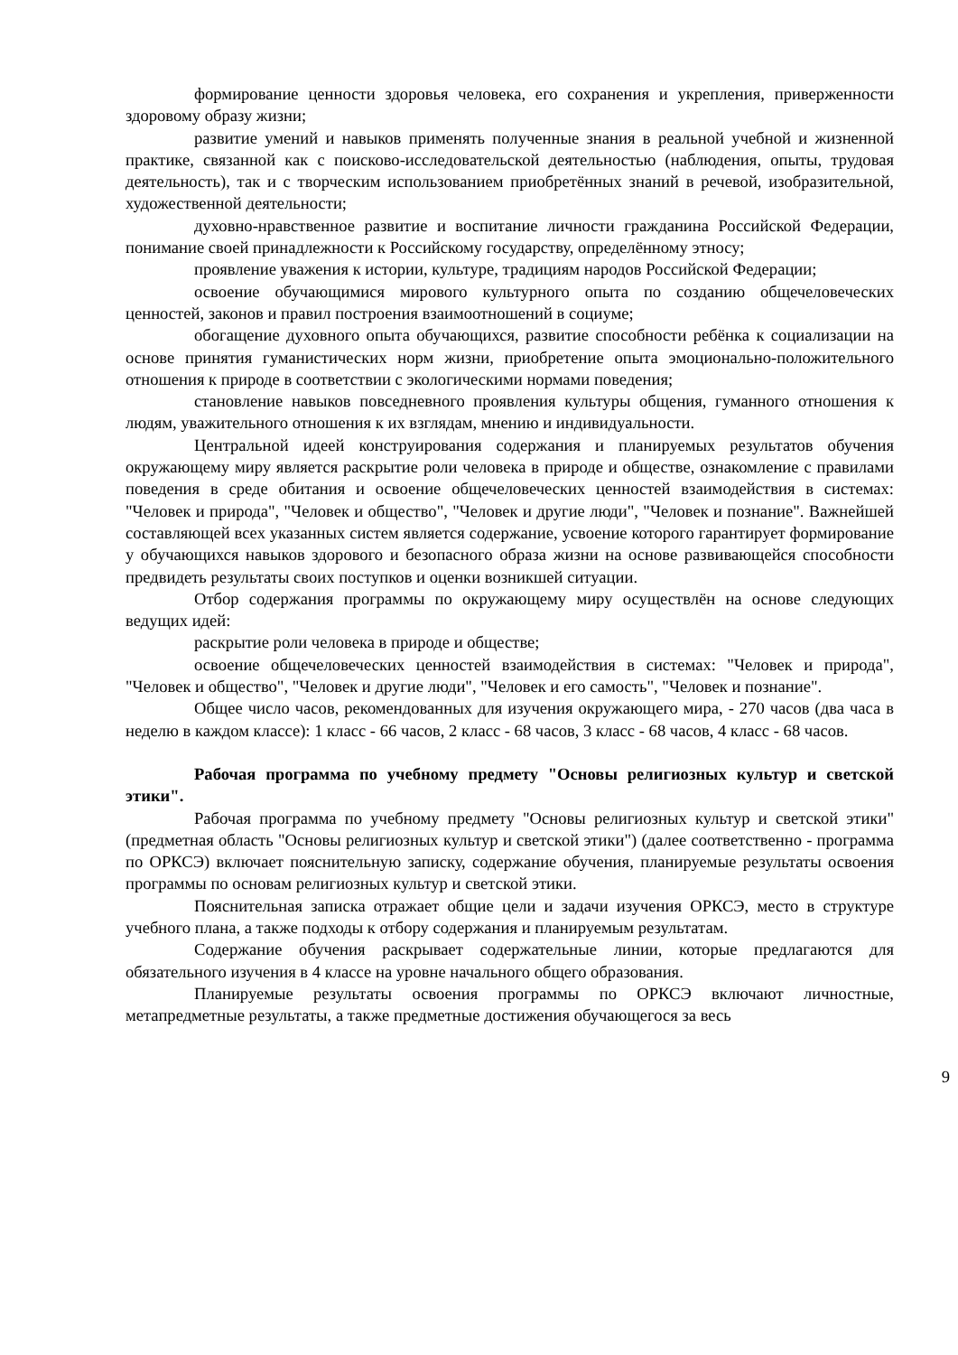формирование ценности здоровья человека, его сохранения и укрепления, приверженности здоровому образу жизни;
развитие умений и навыков применять полученные знания в реальной учебной и жизненной практике, связанной как с поисково-исследовательской деятельностью (наблюдения, опыты, трудовая деятельность), так и с творческим использованием приобретённых знаний в речевой, изобразительной, художественной деятельности;
духовно-нравственное развитие и воспитание личности гражданина Российской Федерации, понимание своей принадлежности к Российскому государству, определённому этносу;
проявление уважения к истории, культуре, традициям народов Российской Федерации;
освоение обучающимися мирового культурного опыта по созданию общечеловеческих ценностей, законов и правил построения взаимоотношений в социуме;
обогащение духовного опыта обучающихся, развитие способности ребёнка к социализации на основе принятия гуманистических норм жизни, приобретение опыта эмоционально-положительного отношения к природе в соответствии с экологическими нормами поведения;
становление навыков повседневного проявления культуры общения, гуманного отношения к людям, уважительного отношения к их взглядам, мнению и индивидуальности.
Центральной идеей конструирования содержания и планируемых результатов обучения окружающему миру является раскрытие роли человека в природе и обществе, ознакомление с правилами поведения в среде обитания и освоение общечеловеческих ценностей взаимодействия в системах: "Человек и природа", "Человек и общество", "Человек и другие люди", "Человек и познание". Важнейшей составляющей всех указанных систем является содержание, усвоение которого гарантирует формирование у обучающихся навыков здорового и безопасного образа жизни на основе развивающейся способности предвидеть результаты своих поступков и оценки возникшей ситуации.
Отбор содержания программы по окружающему миру осуществлён на основе следующих ведущих идей:
раскрытие роли человека в природе и обществе;
освоение общечеловеческих ценностей взаимодействия в системах: "Человек и природа", "Человек и общество", "Человек и другие люди", "Человек и его самость", "Человек и познание".
Общее число часов, рекомендованных для изучения окружающего мира, - 270 часов (два часа в неделю в каждом классе): 1 класс - 66 часов, 2 класс - 68 часов, 3 класс - 68 часов, 4 класс - 68 часов.
Рабочая программа по учебному предмету "Основы религиозных культур и светской этики".
Рабочая программа по учебному предмету "Основы религиозных культур и светской этики" (предметная область "Основы религиозных культур и светской этики") (далее соответственно - программа по ОРКСЭ) включает пояснительную записку, содержание обучения, планируемые результаты освоения программы по основам религиозных культур и светской этики.
Пояснительная записка отражает общие цели и задачи изучения ОРКСЭ, место в структуре учебного плана, а также подходы к отбору содержания и планируемым результатам.
Содержание обучения раскрывает содержательные линии, которые предлагаются для обязательного изучения в 4 классе на уровне начального общего образования.
Планируемые результаты освоения программы по ОРКСЭ включают личностные, метапредметные результаты, а также предметные достижения обучающегося за весь
9